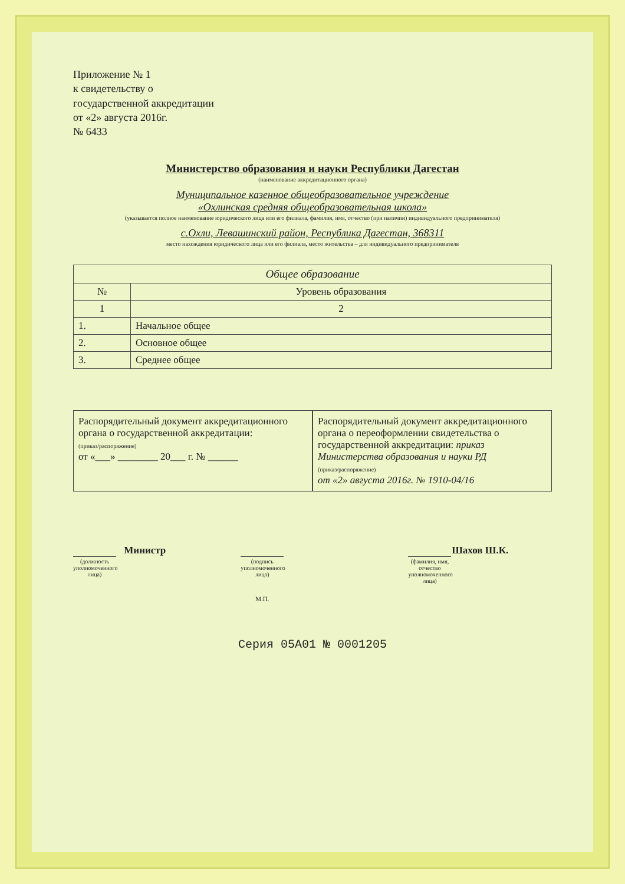Приложение № 1
к свидетельству о
государственной аккредитации
от «2» августа 2016г.
№ 6433
Министерство образования и науки Республики Дагестан
(наименование аккредитационного органа)
Муниципальное казенное общеобразовательное учреждение
«Охлинская средняя общеобразовательная школа»
(указывается полное наименование юридического лица или его филиала, фамилия, имя, отчество (при наличии) индивидуального предпринимателя)
с.Охли, Левашинский район, Республика Дагестан, 368311
место нахождения юридического лица или его филиала, место жительства – для индивидуального предпринимателя
| Общее образование | |
| --- | --- |
| № | Уровень образования |
| 1 | 2 |
| 1. | Начальное общее |
| 2. | Основное общее |
| 3. | Среднее общее |
Распорядительный документ аккредитационного органа о государственной аккредитации:
(приказ/распоряжение)
от «___» ________ 20___ г. № ______
Распорядительный документ аккредитационного органа о переоформлении свидетельства о государственной аккредитации: приказ Министерства образования и науки РД
(приказ/распоряжение)
от «2» августа 2016г. № 1910-04/16
Министр
(должность уполномоченного лица)
(подпись уполномоченного лица)
М.П.
Шахов Ш.К.
(фамилия, имя, отчество уполномоченного лица)
Серия 05А01 № 0001205